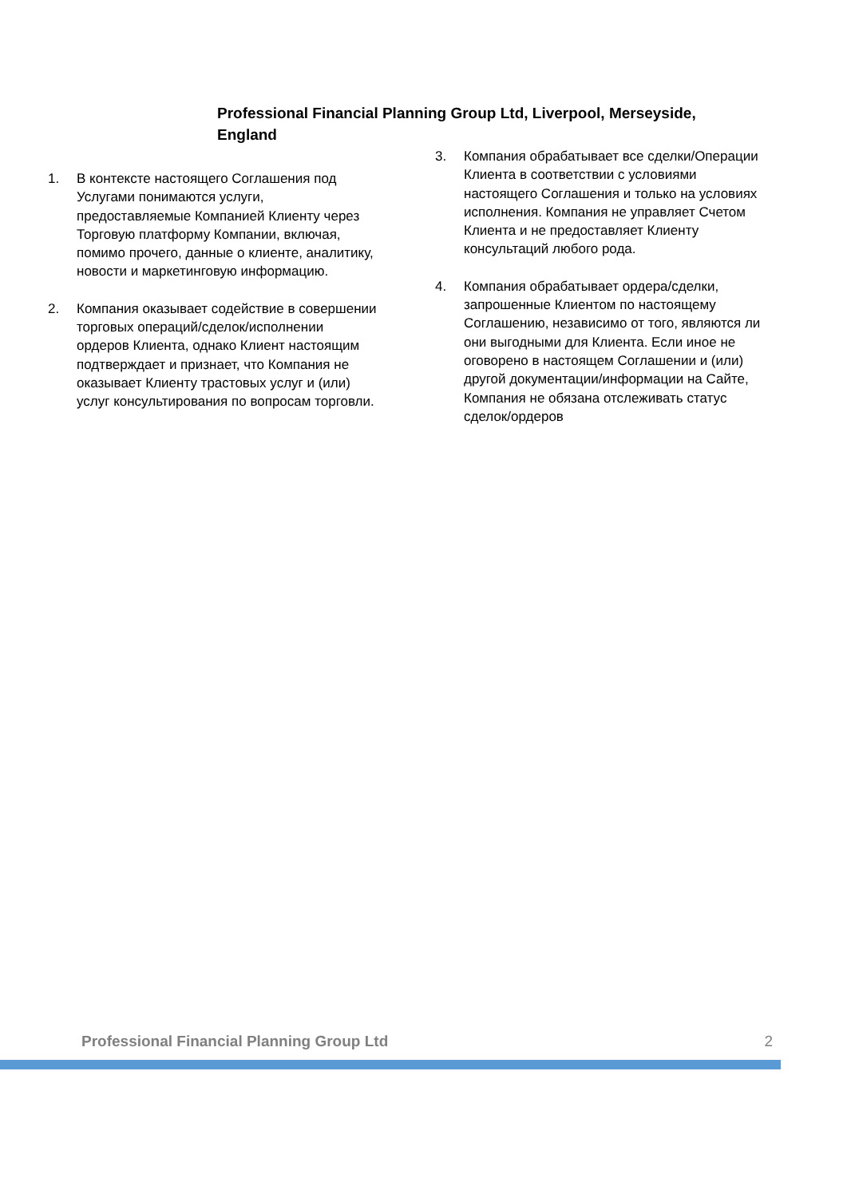Professional Financial Planning Group Ltd, Liverpool, Merseyside, England
1. В контексте настоящего Соглашения под Услугами понимаются услуги, предоставляемые Компанией Клиенту через Торговую платформу Компании, включая, помимо прочего, данные о клиенте, аналитику, новости и маркетинговую информацию.
2. Компания оказывает содействие в совершении торговых операций/сделок/исполнении ордеров Клиента, однако Клиент настоящим подтверждает и признает, что Компания не оказывает Клиенту трастовых услуг и (или) услуг консультирования по вопросам торговли.
3. Компания обрабатывает все сделки/Операции Клиента в соответствии с условиями настоящего Соглашения и только на условиях исполнения. Компания не управляет Счетом Клиента и не предоставляет Клиенту консультаций любого рода.
4. Компания обрабатывает ордера/сделки, запрошенные Клиентом по настоящему Соглашению, независимо от того, являются ли они выгодными для Клиента. Если иное не оговорено в настоящем Соглашении и (или) другой документации/информации на Сайте, Компания не обязана отслеживать статус сделок/ордеров
Professional Financial Planning Group Ltd 2